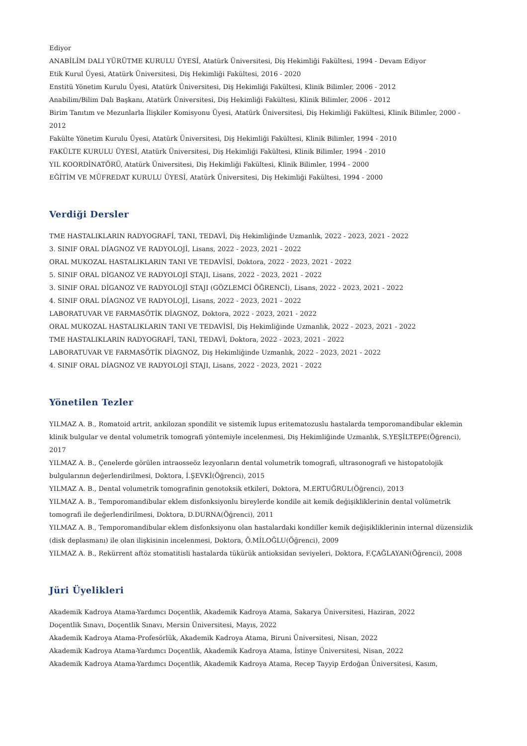Ediyor
ANABİLİM DALI YÜRÜTME KURULU ÜYESİ, Atatürk Üniversitesi, Diş Hekimliği Fakültesi, 1994 - Devam Ediyor
Etik Kurul Üyesi, Atatürk Üniversitesi, Diş Hekimliği Fakültesi, 2016 - 2020
Enstitü Yönetim Kurulu Üyesi, Atatürk Üniversitesi, Diş Hekimliği Fakültesi, Klinik Bilimler, 2006 - 2012
Anabilim/Bilim Dalı Başkanı, Atatürk Üniversitesi, Diş Hekimliği Fakültesi, Klinik Bilimler, 2006 - 2012
Birim Tanıtım ve Mezunlarla İlişkiler Komisyonu Üyesi, Atatürk Üniversitesi, Diş Hekimliği Fakültesi, Klinik Bilimler, 2000 - 2012
Fakülte Yönetim Kurulu Üyesi, Atatürk Üniversitesi, Diş Hekimliği Fakültesi, Klinik Bilimler, 1994 - 2010
FAKÜLTE KURULU ÜYESİ, Atatürk Üniversitesi, Diş Hekimliği Fakültesi, Klinik Bilimler, 1994 - 2010
YIL KOORDİNATÖRÜ, Atatürk Üniversitesi, Diş Hekimliği Fakültesi, Klinik Bilimler, 1994 - 2000
EĞİTİM VE MÜFREDAT KURULU ÜYESİ, Atatürk Üniversitesi, Diş Hekimliği Fakültesi, 1994 - 2000
Verdiği Dersler
TME HASTALIKLARIN RADYOGRAFİ, TANI, TEDAVİ, Diş Hekimliğinde Uzmanlık, 2022 - 2023, 2021 - 2022
3. SINIF ORAL DİAGNOZ VE RADYOLOJİ, Lisans, 2022 - 2023, 2021 - 2022
ORAL MUKOZAL HASTALIKLARIN TANI VE TEDAVİSİ, Doktora, 2022 - 2023, 2021 - 2022
5. SINIF ORAL DİGANOZ VE RADYOLOJİ STAJI, Lisans, 2022 - 2023, 2021 - 2022
3. SINIF ORAL DİGANOZ VE RADYOLOJİ STAJI (GÖZLEMCİ ÖĞRENCİ), Lisans, 2022 - 2023, 2021 - 2022
4. SINIF ORAL DİAGNOZ VE RADYOLOJİ, Lisans, 2022 - 2023, 2021 - 2022
LABORATUVAR VE FARMASÖTİK DİAGNOZ, Doktora, 2022 - 2023, 2021 - 2022
ORAL MUKOZAL HASTALIKLARIN TANI VE TEDAVİSİ, Diş Hekimliğinde Uzmanlık, 2022 - 2023, 2021 - 2022
TME HASTALIKLARIN RADYOGRAFİ, TANI, TEDAVİ, Doktora, 2022 - 2023, 2021 - 2022
LABORATUVAR VE FARMASÖTİK DİAGNOZ, Diş Hekimliğinde Uzmanlık, 2022 - 2023, 2021 - 2022
4. SINIF ORAL DİAGNOZ VE RADYOLOJİ STAJI, Lisans, 2022 - 2023, 2021 - 2022
Yönetilen Tezler
YILMAZ A. B., Romatoid artrit, ankilozan spondilit ve sistemik lupus eritematozuslu hastalarda temporomandibular eklemin klinik bulgular ve dental volumetrik tomografi yöntemiyle incelenmesi, Diş Hekimliğinde Uzmanlık, S.YEŞİLTEPE(Öğrenci), 2017
YILMAZ A. B., Çenelerde görülen intraosseöz lezyonların dental volumetrik tomografi, ultrasonografi ve histopatolojik bulgularının değerlendirilmesi, Doktora, İ.ŞEVKİ(Öğrenci), 2015
YILMAZ A. B., Dental volumetrik tomografinin genotoksik etkileri, Doktora, M.ERTUĞRUL(Öğrenci), 2013
YILMAZ A. B., Temporomandibular eklem disfonksiyonlu bireylerde kondile ait kemik değişikliklerinin dental volümetrik tomografi ile değerlendirilmesi, Doktora, D.DURNA(Öğrenci), 2011
YILMAZ A. B., Temporomandibular eklem disfonksiyonu olan hastalardaki kondiller kemik değişikliklerinin internal düzensizlik (disk deplasmanı) ile olan ilişkisinin incelenmesi, Doktora, Ö.MİLOĞLU(Öğrenci), 2009
YILMAZ A. B., Rekürrent aftöz stomatitisli hastalarda tükürük antioksidan seviyeleri, Doktora, F.ÇAĞLAYAN(Öğrenci), 2008
Jüri Üyelikleri
Akademik Kadroya Atama-Yardımcı Doçentlik, Akademik Kadroya Atama, Sakarya Üniversitesi, Haziran, 2022
Doçentlik Sınavı, Doçentlik Sınavı, Mersin Üniversitesi, Mayıs, 2022
Akademik Kadroya Atama-Profesörlük, Akademik Kadroya Atama, Biruni Üniversitesi, Nisan, 2022
Akademik Kadroya Atama-Yardımcı Doçentlik, Akademik Kadroya Atama, İstinye Üniversitesi, Nisan, 2022
Akademik Kadroya Atama-Yardımcı Doçentlik, Akademik Kadroya Atama, Recep Tayyip Erdoğan Üniversitesi, Kasım,